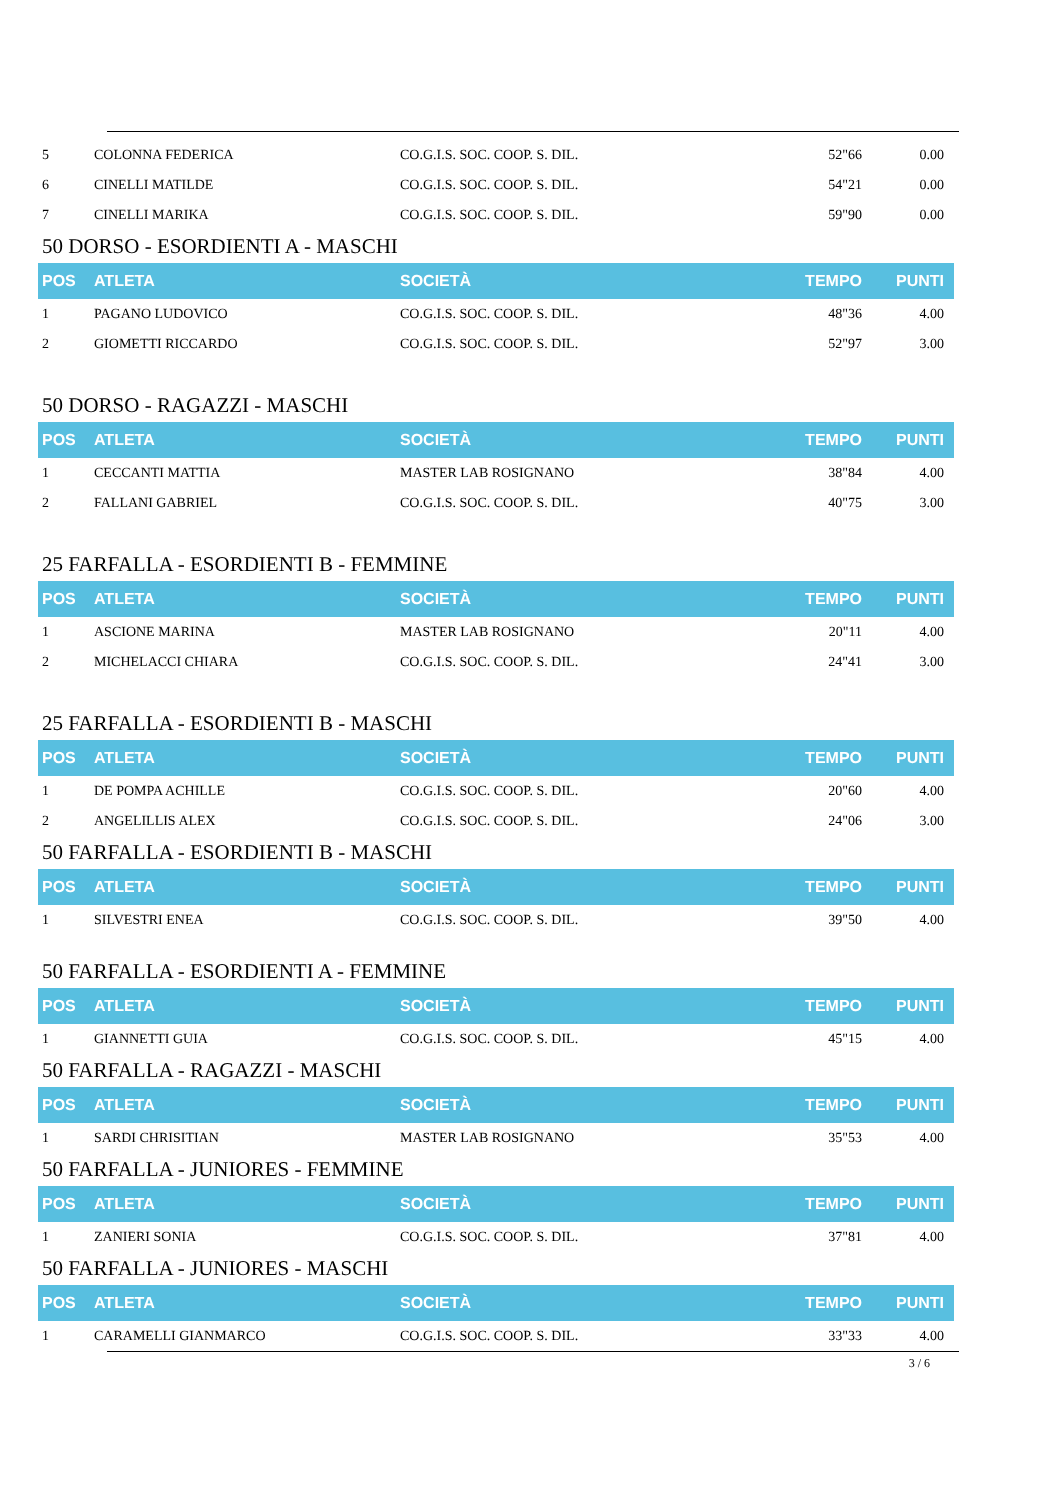| 5 | COLONNA FEDERICA | CO.G.I.S. SOC. COOP. S. DIL. | 52"66 | 0.00 |
| 6 | CINELLI MATILDE | CO.G.I.S. SOC. COOP. S. DIL. | 54"21 | 0.00 |
| 7 | CINELLI MARIKA | CO.G.I.S. SOC. COOP. S. DIL. | 59"90 | 0.00 |
50 DORSO - ESORDIENTI A - MASCHI
| POS | ATLETA | SOCIETÀ | TEMPO | PUNTI |
| --- | --- | --- | --- | --- |
| 1 | PAGANO LUDOVICO | CO.G.I.S. SOC. COOP. S. DIL. | 48"36 | 4.00 |
| 2 | GIOMETTI RICCARDO | CO.G.I.S. SOC. COOP. S. DIL. | 52"97 | 3.00 |
50 DORSO - RAGAZZI - MASCHI
| POS | ATLETA | SOCIETÀ | TEMPO | PUNTI |
| --- | --- | --- | --- | --- |
| 1 | CECCANTI MATTIA | MASTER LAB ROSIGNANO | 38"84 | 4.00 |
| 2 | FALLANI GABRIEL | CO.G.I.S. SOC. COOP. S. DIL. | 40"75 | 3.00 |
25 FARFALLA - ESORDIENTI B - FEMMINE
| POS | ATLETA | SOCIETÀ | TEMPO | PUNTI |
| --- | --- | --- | --- | --- |
| 1 | ASCIONE MARINA | MASTER LAB ROSIGNANO | 20"11 | 4.00 |
| 2 | MICHELACCI CHIARA | CO.G.I.S. SOC. COOP. S. DIL. | 24"41 | 3.00 |
25 FARFALLA - ESORDIENTI B - MASCHI
| POS | ATLETA | SOCIETÀ | TEMPO | PUNTI |
| --- | --- | --- | --- | --- |
| 1 | DE POMPA ACHILLE | CO.G.I.S. SOC. COOP. S. DIL. | 20"60 | 4.00 |
| 2 | ANGELILLIS ALEX | CO.G.I.S. SOC. COOP. S. DIL. | 24"06 | 3.00 |
50 FARFALLA - ESORDIENTI B - MASCHI
| POS | ATLETA | SOCIETÀ | TEMPO | PUNTI |
| --- | --- | --- | --- | --- |
| 1 | SILVESTRI ENEA | CO.G.I.S. SOC. COOP. S. DIL. | 39"50 | 4.00 |
50 FARFALLA - ESORDIENTI A - FEMMINE
| POS | ATLETA | SOCIETÀ | TEMPO | PUNTI |
| --- | --- | --- | --- | --- |
| 1 | GIANNETTI GUIA | CO.G.I.S. SOC. COOP. S. DIL. | 45"15 | 4.00 |
50 FARFALLA - RAGAZZI - MASCHI
| POS | ATLETA | SOCIETÀ | TEMPO | PUNTI |
| --- | --- | --- | --- | --- |
| 1 | SARDI CHRISITIAN | MASTER LAB ROSIGNANO | 35"53 | 4.00 |
50 FARFALLA - JUNIORES - FEMMINE
| POS | ATLETA | SOCIETÀ | TEMPO | PUNTI |
| --- | --- | --- | --- | --- |
| 1 | ZANIERI SONIA | CO.G.I.S. SOC. COOP. S. DIL. | 37"81 | 4.00 |
50 FARFALLA - JUNIORES - MASCHI
| POS | ATLETA | SOCIETÀ | TEMPO | PUNTI |
| --- | --- | --- | --- | --- |
| 1 | CARAMELLI GIANMARCO | CO.G.I.S. SOC. COOP. S. DIL. | 33"33 | 4.00 |
3 / 6